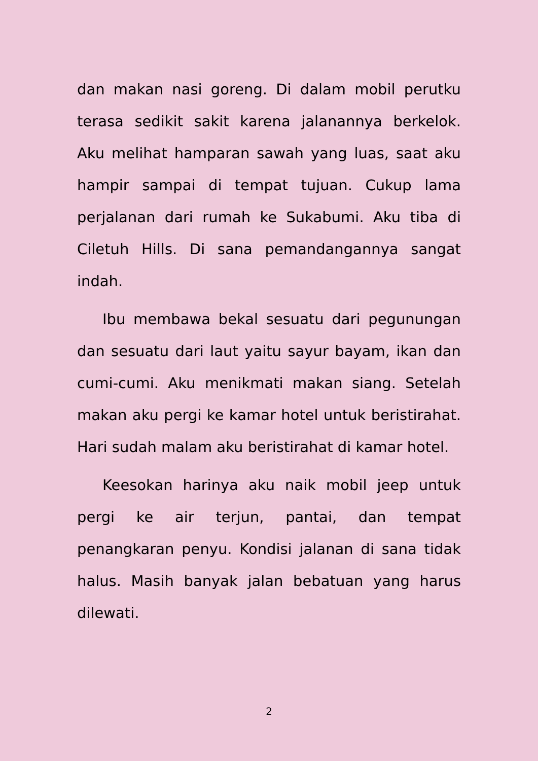dan makan nasi goreng. Di dalam mobil perutku terasa sedikit sakit karena jalanannya berkelok. Aku melihat hamparan sawah yang luas, saat aku hampir sampai di tempat tujuan. Cukup lama perjalanan dari rumah ke Sukabumi. Aku tiba di Ciletuh Hills. Di sana pemandangannya sangat indah.
Ibu membawa bekal sesuatu dari pegunungan dan sesuatu dari laut yaitu sayur bayam, ikan dan cumi-cumi. Aku menikmati makan siang. Setelah makan aku pergi ke kamar hotel untuk beristirahat. Hari sudah malam aku beristirahat di kamar hotel.
Keesokan harinya aku naik mobil jeep untuk pergi ke air terjun, pantai, dan tempat penangkaran penyu. Kondisi jalanan di sana tidak halus. Masih banyak jalan bebatuan yang harus dilewati.
2